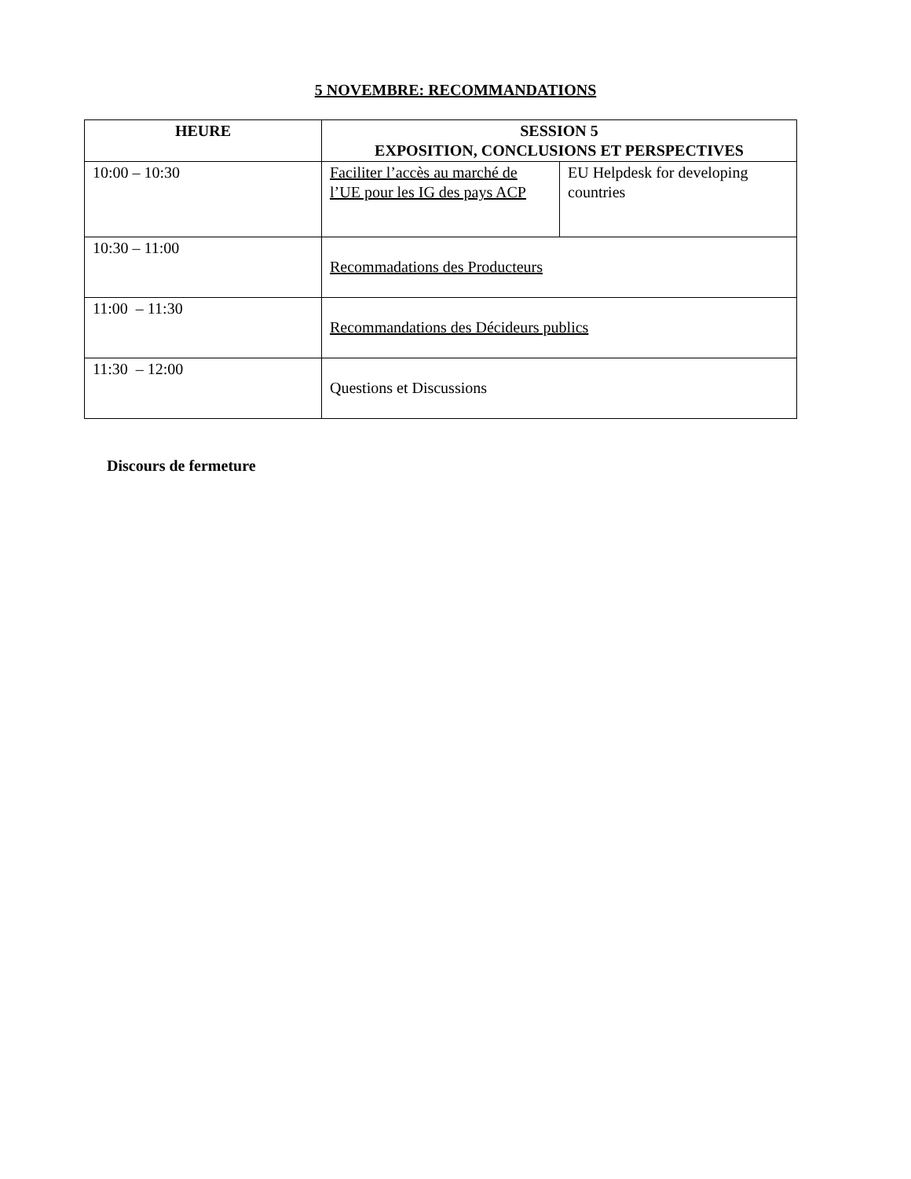5 NOVEMBRE: RECOMMANDATIONS
| HEURE | SESSION 5 EXPOSITION, CONCLUSIONS ET PERSPECTIVES | |
| --- | --- | --- |
| 10:00 – 10:30 | Faciliter l’accès au marché de l’UE pour les IG des pays ACP | EU Helpdesk for developing countries |
| 10:30 – 11:00 | Recommadations des Producteurs | |
| 11:00 – 11:30 | Recommandations des Décideurs publics | |
| 11:30 – 12:00 | Questions et Discussions | |
Discours de fermeture